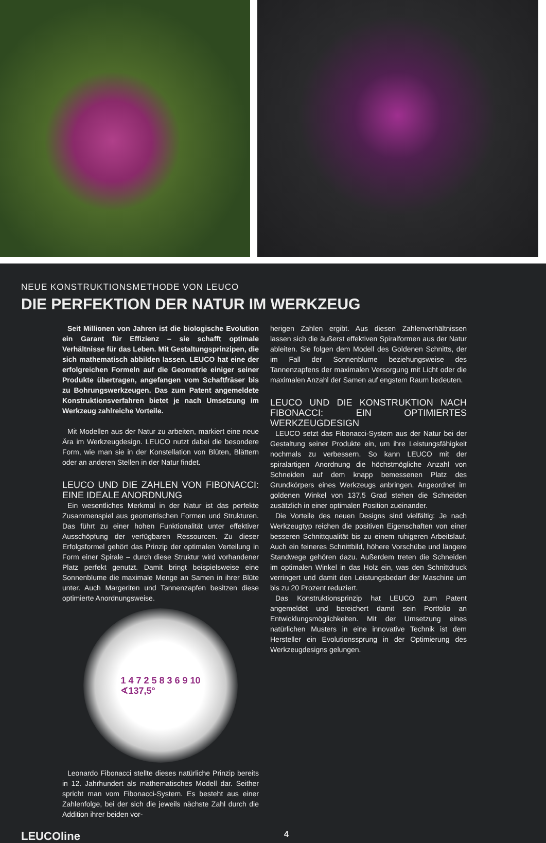NEUE KONSTRUKTIONSMETHODE VON LEUCO
DIE PERFEKTION DER NATUR IM WERKZEUG
Seit Millionen von Jahren ist die biologische Evolution ein Garant für Effizienz – sie schafft optimale Verhältnisse für das Leben. Mit Gestaltungsprinzipen, die sich mathematisch abbilden lassen. LEUCO hat eine der erfolgreichen Formeln auf die Geometrie einiger seiner Produkte übertragen, angefangen vom Schaftfräser bis zu Bohrungswerkzeugen. Das zum Patent angemeldete Konstruktionsverfahren bietet je nach Umsetzung im Werkzeug zahlreiche Vorteile.
Mit Modellen aus der Natur zu arbeiten, markiert eine neue Ära im Werkzeugdesign. LEUCO nutzt dabei die besondere Form, wie man sie in der Konstellation von Blüten, Blättern oder an anderen Stellen in der Natur findet.
LEUCO UND DIE ZAHLEN VON FIBONACCI: EINE IDEALE ANORDNUNG
Ein wesentliches Merkmal in der Natur ist das perfekte Zusammenspiel aus geometrischen Formen und Strukturen. Das führt zu einer hohen Funktionalität unter effektiver Ausschöpfung der verfügbaren Ressourcen. Zu dieser Erfolgsformel gehört das Prinzip der optimalen Verteilung in Form einer Spirale – durch diese Struktur wird vorhandener Platz perfekt genutzt. Damit bringt beispielsweise eine Sonnenblume die maximale Menge an Samen in ihrer Blüte unter. Auch Margeriten und Tannenzapfen besitzen diese optimierte Anordnungsweise.
1 4 7 2 5 8 3 6 9 10
∢137,5°
Leonardo Fibonacci stellte dieses natürliche Prinzip bereits in 12. Jahrhundert als mathematisches Modell dar. Seither spricht man vom Fibonacci-System. Es besteht aus einer Zahlenfolge, bei der sich die jeweils nächste Zahl durch die Addition ihrer beiden vor-
herigen Zahlen ergibt. Aus diesen Zahlenverhältnissen lassen sich die äußerst effektiven Spiralformen aus der Natur ableiten. Sie folgen dem Modell des Goldenen Schnitts, der im Fall der Sonnenblume beziehungsweise des Tannenzapfens der maximalen Versorgung mit Licht oder die maximalen Anzahl der Samen auf engstem Raum bedeuten.
LEUCO UND DIE KONSTRUKTION NACH FIBONACCI: EIN OPTIMIERTES WERKZEUGDESIGN
LEUCO setzt das Fibonacci-System aus der Natur bei der Gestaltung seiner Produkte ein, um ihre Leistungsfähigkeit nochmals zu verbessern. So kann LEUCO mit der spiralartigen Anordnung die höchstmögliche Anzahl von Schneiden auf dem knapp bemessenen Platz des Grundkörpers eines Werkzeugs anbringen. Angeordnet im goldenen Winkel von 137,5 Grad stehen die Schneiden zusätzlich in einer optimalen Position zueinander.
Die Vorteile des neuen Designs sind vielfältig: Je nach Werkzeugtyp reichen die positiven Eigenschaften von einer besseren Schnittqualität bis zu einem ruhigeren Arbeitslauf. Auch ein feineres Schnittbild, höhere Vorschübe und längere Standwege gehören dazu. Außerdem treten die Schneiden im optimalen Winkel in das Holz ein, was den Schnittdruck verringert und damit den Leistungsbedarf der Maschine um bis zu 20 Prozent reduziert.
Das Konstruktionsprinzip hat LEUCO zum Patent angemeldet und bereichert damit sein Portfolio an Entwicklungsmöglichkeiten. Mit der Umsetzung eines natürlichen Musters in eine innovative Technik ist dem Hersteller ein Evolutionssprung in der Optimierung des Werkzeugdesigns gelungen.
LEUCOline 4